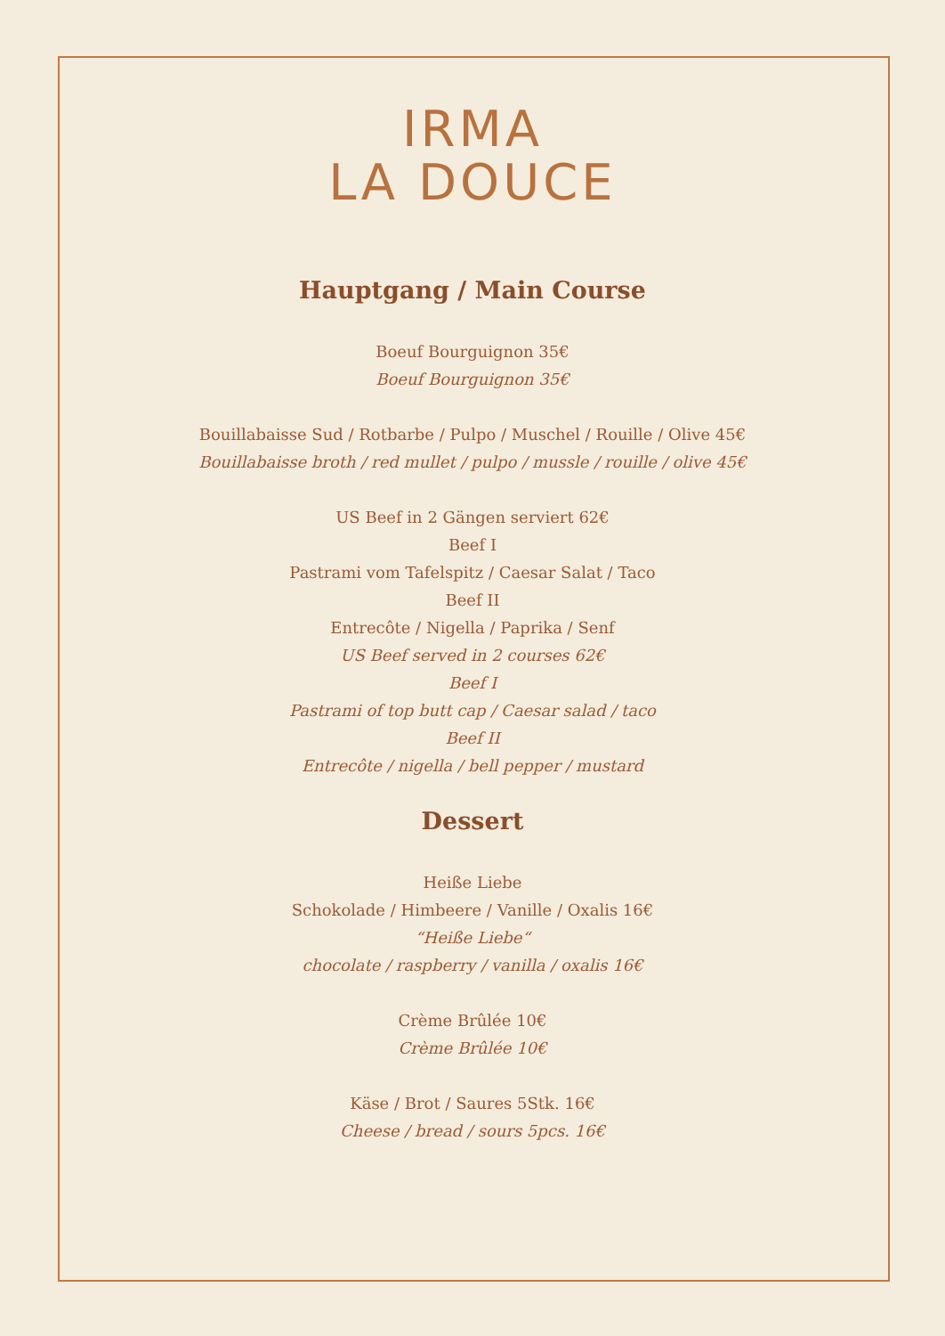IRMA
LA DOUCE
Hauptgang / Main Course
Boeuf Bourguignon 35€
Boeuf Bourguignon 35€
Bouillabaisse Sud / Rotbarbe / Pulpo / Muschel / Rouille / Olive 45€
Bouillabaisse broth / red mullet / pulpo / mussle / rouille / olive 45€
US Beef in 2 Gängen serviert 62€
Beef I
Pastrami vom Tafelspitz / Caesar Salat / Taco
Beef II
Entrecôte / Nigella / Paprika / Senf
US Beef served in 2 courses 62€
Beef I
Pastrami of top butt cap / Caesar salad / taco
Beef II
Entrecôte / nigella / bell pepper / mustard
Dessert
Heiße Liebe
Schokolade / Himbeere / Vanille / Oxalis 16€
“Heiße Liebe“
chocolate / raspberry / vanilla / oxalis 16€
Crème Brûlée 10€
Crème Brûlée 10€
Käse / Brot / Saures 5Stk. 16€
Cheese / bread / sours 5pcs. 16€